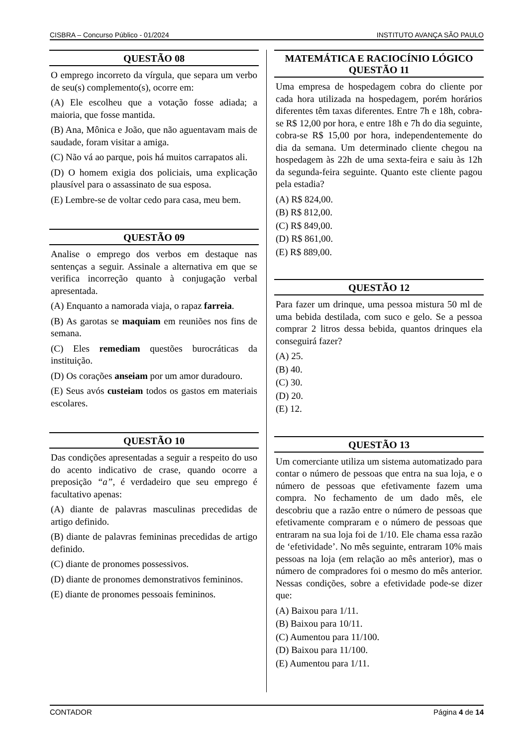CISBRA – Concurso Público - 01/2024 INSTITUTO AVANÇA SÃO PAULO
QUESTÃO 08
O emprego incorreto da vírgula, que separa um verbo de seu(s) complemento(s), ocorre em:
(A) Ele escolheu que a votação fosse adiada; a maioria, que fosse mantida.
(B) Ana, Mônica e João, que não aguentavam mais de saudade, foram visitar a amiga.
(C) Não vá ao parque, pois há muitos carrapatos ali.
(D) O homem exigia dos policiais, uma explicação plausível para o assassinato de sua esposa.
(E) Lembre-se de voltar cedo para casa, meu bem.
QUESTÃO 09
Analise o emprego dos verbos em destaque nas sentenças a seguir. Assinale a alternativa em que se verifica incorreção quanto à conjugação verbal apresentada.
(A) Enquanto a namorada viaja, o rapaz farreia.
(B) As garotas se maquiam em reuniões nos fins de semana.
(C) Eles remediam questões burocráticas da instituição.
(D) Os corações anseiam por um amor duradouro.
(E) Seus avós custeiam todos os gastos em materiais escolares.
QUESTÃO 10
Das condições apresentadas a seguir a respeito do uso do acento indicativo de crase, quando ocorre a preposição “a”, é verdadeiro que seu emprego é facultativo apenas:
(A) diante de palavras masculinas precedidas de artigo definido.
(B) diante de palavras femininas precedidas de artigo definido.
(C) diante de pronomes possessivos.
(D) diante de pronomes demonstrativos femininos.
(E) diante de pronomes pessoais femininos.
MATEMÁTICA E RACIOCÍNIO LÓGICO
QUESTÃO 11
Uma empresa de hospedagem cobra do cliente por cada hora utilizada na hospedagem, porém horários diferentes têm taxas diferentes. Entre 7h e 18h, cobra-se R$ 12,00 por hora, e entre 18h e 7h do dia seguinte, cobra-se R$ 15,00 por hora, independentemente do dia da semana. Um determinado cliente chegou na hospedagem às 22h de uma sexta-feira e saiu às 12h da segunda-feira seguinte. Quanto este cliente pagou pela estadia?
(A) R$ 824,00.
(B) R$ 812,00.
(C) R$ 849,00.
(D) R$ 861,00.
(E) R$ 889,00.
QUESTÃO 12
Para fazer um drinque, uma pessoa mistura 50 ml de uma bebida destilada, com suco e gelo. Se a pessoa comprar 2 litros dessa bebida, quantos drinques ela conseguirá fazer?
(A) 25.
(B) 40.
(C) 30.
(D) 20.
(E) 12.
QUESTÃO 13
Um comerciante utiliza um sistema automatizado para contar o número de pessoas que entra na sua loja, e o número de pessoas que efetivamente fazem uma compra. No fechamento de um dado mês, ele descobriu que a razão entre o número de pessoas que efetivamente compraram e o número de pessoas que entraram na sua loja foi de 1/10. Ele chama essa razão de ‘efetividade’. No mês seguinte, entraram 10% mais pessoas na loja (em relação ao mês anterior), mas o número de compradores foi o mesmo do mês anterior. Nessas condições, sobre a efetividade pode-se dizer que:
(A) Baixou para 1/11.
(B) Baixou para 10/11.
(C) Aumentou para 11/100.
(D) Baixou para 11/100.
(E) Aumentou para 1/11.
CONTADOR Página 4 de 14